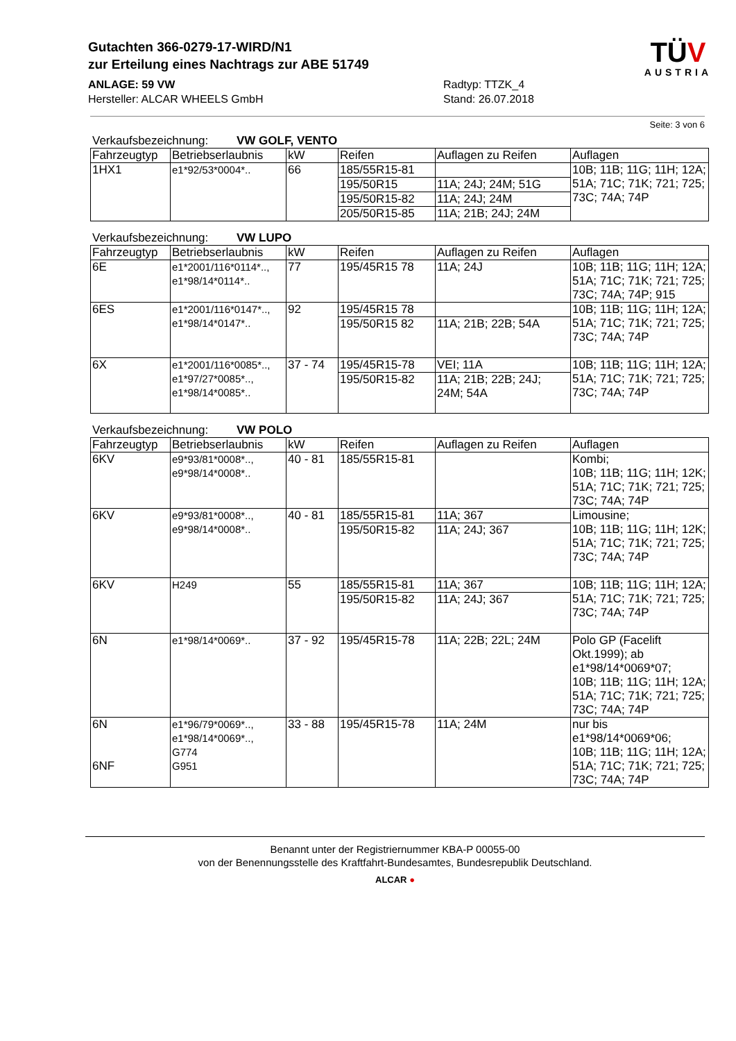Gutachten 366-0279-17-WIRD/N1
zur Erteilung eines Nachtrags zur ABE 51749
ANLAGE: 59 VW
Hersteller: ALCAR WHEELS GmbH
Radtyp: TTZK_4
Stand: 26.07.2018
TÜV
AUSTRIA
Seite: 3 von 6
Verkaufsbezeichnung: VW GOLF, VENTO
| Fahrzeugtyp | Betriebserlaubnis | kW | Reifen | Auflagen zu Reifen | Auflagen |
| --- | --- | --- | --- | --- | --- |
| 1HX1 | e1*92/53*0004*.. | 66 | 185/55R15-81 | | 10B; 11B; 11G; 11H; 12A; 51A; 71C; 71K; 721; 725; 73C; 74A; 74P |
| | | | 195/50R15 | 11A; 24J; 24M; 51G | |
| | | | 195/50R15-82 | 11A; 24J; 24M | |
| | | | 205/50R15-85 | 11A; 21B; 24J; 24M | |
Verkaufsbezeichnung: VW LUPO
| Fahrzeugtyp | Betriebserlaubnis | kW | Reifen | Auflagen zu Reifen | Auflagen |
| --- | --- | --- | --- | --- | --- |
| 6E | e1*2001/116*0114*.., e1*98/14*0114*.. | 77 | 195/45R15 78 | 11A; 24J | 10B; 11B; 11G; 11H; 12A; 51A; 71C; 71K; 721; 725; 73C; 74A; 74P; 915 |
| 6ES | e1*2001/116*0147*.., e1*98/14*0147*.. | 92 | 195/45R15 78 | | 10B; 11B; 11G; 11H; 12A; 51A; 71C; 71K; 721; 725; 73C; 74A; 74P |
| | | | 195/50R15 82 | 11A; 21B; 22B; 54A | |
| 6X | e1*2001/116*0085*.., e1*97/27*0085*.., e1*98/14*0085*.. | 37 - 74 | 195/45R15-78 | VEI; 11A | 10B; 11B; 11G; 11H; 12A; 51A; 71C; 71K; 721; 725; 73C; 74A; 74P |
| | | | 195/50R15-82 | 11A; 21B; 22B; 24J; 24M; 54A | |
Verkaufsbezeichnung: VW POLO
| Fahrzeugtyp | Betriebserlaubnis | kW | Reifen | Auflagen zu Reifen | Auflagen |
| --- | --- | --- | --- | --- | --- |
| 6KV | e9*93/81*0008*.., e9*98/14*0008*.. | 40 - 81 | 185/55R15-81 | | Kombi; 10B; 11B; 11G; 11H; 12K; 51A; 71C; 71K; 721; 725; 73C; 74A; 74P |
| 6KV | e9*93/81*0008*.., e9*98/14*0008*.. | 40 - 81 | 185/55R15-81 | 11A; 367 | Limousine; 10B; 11B; 11G; 11H; 12K; 51A; 71C; 71K; 721; 725; 73C; 74A; 74P |
| | | | 195/50R15-82 | 11A; 24J; 367 | |
| 6KV | H249 | 55 | 185/55R15-81 | 11A; 367 | 10B; 11B; 11G; 11H; 12A; 51A; 71C; 71K; 721; 725; 73C; 74A; 74P |
| | | | 195/50R15-82 | 11A; 24J; 367 | |
| 6N | e1*98/14*0069*.. | 37 - 92 | 195/45R15-78 | 11A; 22B; 22L; 24M | Polo GP (Facelift Okt.1999); ab e1*98/14*0069*07; 10B; 11B; 11G; 11H; 12A; 51A; 71C; 71K; 721; 725; 73C; 74A; 74P |
| 6N 6NF | e1*96/79*0069*.., e1*98/14*0069*.., G774 G951 | 33 - 88 | 195/45R15-78 | 11A; 24M | nur bis e1*98/14*0069*06; 10B; 11B; 11G; 11H; 12A; 51A; 71C; 71K; 721; 725; 73C; 74A; 74P |
Benannt unter der Registriernummer KBA-P 00055-00
von der Benennungsstelle des Kraftfahrt-Bundesamtes, Bundesrepublik Deutschland.
ALCAR ●